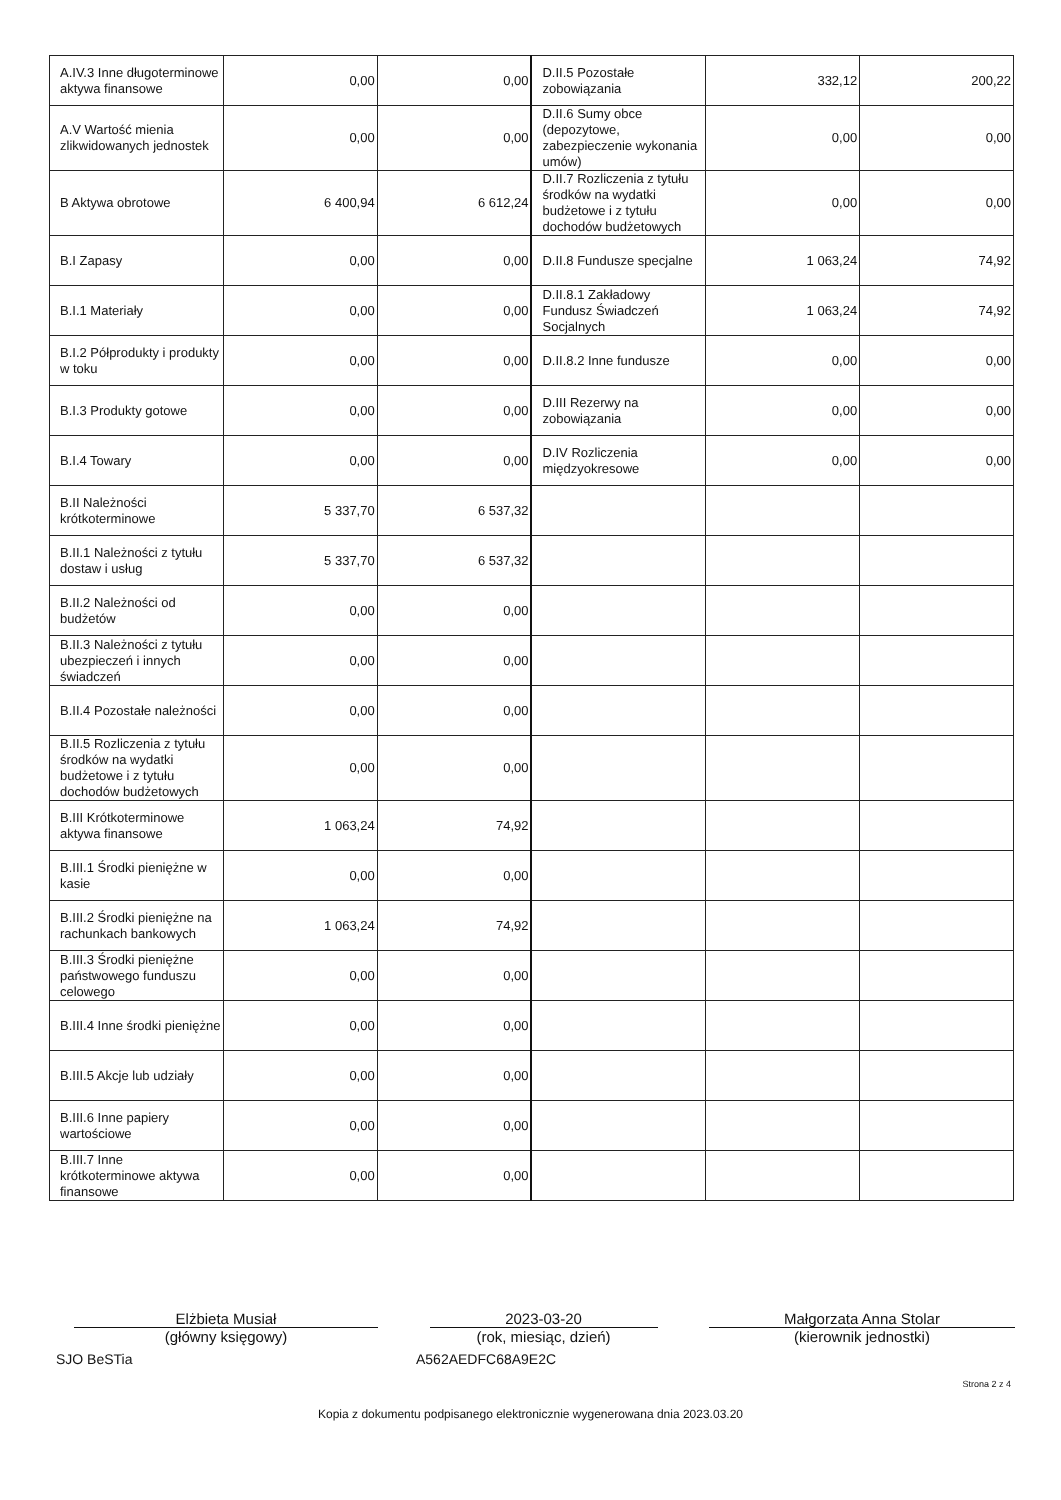| A.IV.3 Inne długoterminowe aktywa finansowe | 0,00 | 0,00 | D.II.5 Pozostałe zobowiązania | 332,12 | 200,22 |
| A.V Wartość mienia zlikwidowanych jednostek | 0,00 | 0,00 | D.II.6 Sumy obce (depozytowe, zabezpieczenie wykonania umów) | 0,00 | 0,00 |
| B Aktywa obrotowe | 6 400,94 | 6 612,24 | D.II.7 Rozliczenia z tytułu środków na wydatki budżetowe i z tytułu dochodów budżetowych | 0,00 | 0,00 |
| B.I Zapasy | 0,00 | 0,00 | D.II.8 Fundusze specjalne | 1 063,24 | 74,92 |
| B.I.1 Materiały | 0,00 | 0,00 | D.II.8.1 Zakładowy Fundusz Świadczeń Socjalnych | 1 063,24 | 74,92 |
| B.I.2 Półprodukty i produkty w toku | 0,00 | 0,00 | D.II.8.2 Inne fundusze | 0,00 | 0,00 |
| B.I.3 Produkty gotowe | 0,00 | 0,00 | D.III Rezerwy na zobowiązania | 0,00 | 0,00 |
| B.I.4 Towary | 0,00 | 0,00 | D.IV Rozliczenia międzyokresowe | 0,00 | 0,00 |
| B.II Należności krótkoterminowe | 5 337,70 | 6 537,32 | | | |
| B.II.1 Należności z tytułu dostaw i usług | 5 337,70 | 6 537,32 | | | |
| B.II.2 Należności od budżetów | 0,00 | 0,00 | | | |
| B.II.3 Należności z tytułu ubezpieczeń i innych świadczeń | 0,00 | 0,00 | | | |
| B.II.4 Pozostałe należności | 0,00 | 0,00 | | | |
| B.II.5 Rozliczenia z tytułu środków na wydatki budżetowe i z tytułu dochodów budżetowych | 0,00 | 0,00 | | | |
| B.III Krótkoterminowe aktywa finansowe | 1 063,24 | 74,92 | | | |
| B.III.1 Środki pieniężne w kasie | 0,00 | 0,00 | | | |
| B.III.2 Środki pieniężne na rachunkach bankowych | 1 063,24 | 74,92 | | | |
| B.III.3 Środki pieniężne państwowego funduszu celowego | 0,00 | 0,00 | | | |
| B.III.4 Inne środki pieniężne | 0,00 | 0,00 | | | |
| B.III.5 Akcje lub udziały | 0,00 | 0,00 | | | |
| B.III.6 Inne papiery wartościowe | 0,00 | 0,00 | | | |
| B.III.7 Inne krótkoterminowe aktywa finansowe | 0,00 | 0,00 | | | |
Elżbieta Musiał
(główny księgowy)
2023-03-20
(rok, miesiąc, dzień)
Małgorzata Anna Stolar
(kierownik jednostki)
SJO BeSTia A562AEDFC68A9E2C
Strona 2 z 4
Kopia z dokumentu podpisanego elektronicznie wygenerowana dnia 2023.03.20